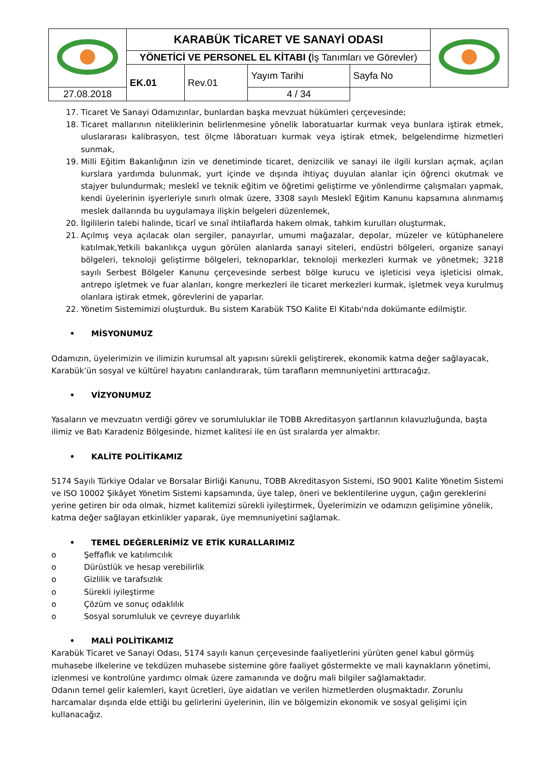| | KARABÜK TİCARET VE SANAYİ ODASI | | | | |
| | YÖNETİCİ VE PERSONEL EL KİTABI ( İş Tanımları ve Görevler) | | | | |
| | EK.01 | Rev.01 | Yayım Tarihi | Sayfa No | |
| | | | 27.08.2018 | 4 / 34 | |
17. Ticaret Ve Sanayi Odamızınlar, bunlardan başka mevzuat hükümleri çerçevesinde;
18. Ticaret mallarının niteliklerinin belirlenmesine yönelik laboratuarlar kurmak veya bunlara iştirak etmek, uluslararası kalibrasyon, test ölçme lâboratuarı kurmak veya iştirak etmek, belgelendirme hizmetleri sunmak,
19. Milli Eğitim Bakanlığının izin ve denetiminde ticaret, denizcilik ve sanayi ile ilgili kursları açmak, açılan kurslara yardımda bulunmak, yurt içinde ve dışında ihtiyaç duyulan alanlar için öğrenci okutmak ve stajyer bulundurmak; meslekî ve teknik eğitim ve öğretimi geliştirme ve yönlendirme çalışmaları yapmak, kendi üyelerinin işyerleriyle sınırlı olmak üzere, 3308 sayılı Meslekî Eğitim Kanunu kapsamına alınmamış meslek dallarında bu uygulamaya ilişkin belgeleri düzenlemek,
20. İlgililerin talebi halinde, ticarî ve sınaî ihtilaflarda hakem olmak, tahkim kurulları oluşturmak,
21. Açılmış veya açılacak olan sergiler, panayırlar, umumi mağazalar, depolar, müzeler ve kütüphanelere katılmak,Yetkili bakanlıkça uygun görülen alanlarda sanayi siteleri, endüstri bölgeleri, organize sanayi bölgeleri, teknoloji geliştirme bölgeleri, teknoparklar, teknoloji merkezleri kurmak ve yönetmek; 3218 sayılı Serbest Bölgeler Kanunu çerçevesinde serbest bölge kurucu ve işleticisi veya işleticisi olmak, antrepo işletmek ve fuar alanları, kongre merkezleri ile ticaret merkezleri kurmak, işletmek veya kurulmuş olanlara iştirak etmek, görevlerini de yaparlar.
22. Yönetim Sistemimizi oluşturduk. Bu sistem Karabük TSO Kalite El Kitabı'nda dokümante edilmiştir.
• MİSYONUMUZ
Odamızın, üyelerimizin ve ilimizin kurumsal alt yapısını sürekli geliştirerek, ekonomik katma değer sağlayacak, Karabük’ün sosyal ve kültürel hayatını canlandırarak, tüm tarafların memnuniyetini arttıracağız.
• VİZYONUMUZ
Yasaların ve mevzuatın verdiği görev ve sorumluluklar ile TOBB Akreditasyon şartlarının kılavuzluğunda, başta ilimiz ve Batı Karadeniz Bölgesinde, hizmet kalitesi ile en üst sıralarda yer almaktır.
• KALİTE POLİTİKAMIZ
5174 Sayılı Türkiye Odalar ve Borsalar Birliği Kanunu, TOBB Akreditasyon Sistemi, ISO 9001 Kalite Yönetim Sistemi ve ISO 10002 Şikâyet Yönetim Sistemi kapsamında, üye talep, öneri ve beklentilerine uygun, çağın gereklerini yerine getiren bir oda olmak, hizmet kalitemizi sürekli iyileştirmek, Üyelerimizin ve odamızın gelişimine yönelik, katma değer sağlayan etkinlikler yaparak, üye memnuniyetini sağlamak.
• TEMEL DEĞERLERİMİZ VE ETİK KURALLARIMIZ
o Şeffaflık ve katılımcılık
o Dürüstlük ve hesap verebilirlik
o Gizlilik ve tarafsızlık
o Sürekli iyileştirme
o Çözüm ve sonuç odaklılık
o Sosyal sorumluluk ve çevreye duyarlılık
• MALİ POLİTİKAMIZ
Karabük Ticaret ve Sanayi Odası, 5174 sayılı kanun çerçevesinde faaliyetlerini yürüten genel kabul görmüş muhasebe ilkelerine ve tekdüzen muhasebe sistemine göre faaliyet göstermekte ve mali kaynakların yönetimi, izlenmesi ve kontrolüne yardımcı olmak üzere zamanında ve doğru mali bilgiler sağlamaktadır.
Odanın temel gelir kalemleri, kayıt ücretleri, üye aidatları ve verilen hizmetlerden oluşmaktadır. Zorunlu harcamalar dışında elde ettiği bu gelirlerini üyelerinin, ilin ve bölgemizin ekonomik ve sosyal gelişimi için kullanacağız.